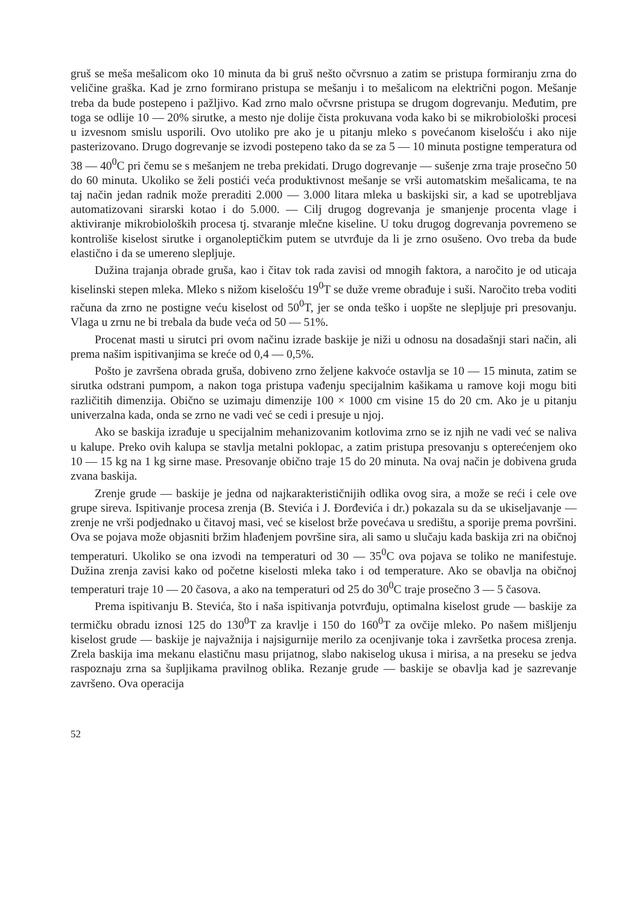gruš se meša mešalicom oko 10 minuta da bi gruš nešto očvrsnuo a zatim se pristupa formiranju zrna do veličine graška. Kad je zrno formirano pristupa se mešanju i to mešalicom na električni pogon. Mešanje treba da bude postepeno i pažljivo. Kad zrno malo očvrsne pristupa se drugom dogrevanju. Međutim, pre toga se odlije 10 — 20% sirutke, a mesto nje dolije čista prokuvana voda kako bi se mikrobiološki procesi u izvesnom smislu usporili. Ovo utoliko pre ako je u pitanju mleko s povećanom kiselošću i ako nije pasterizovano. Drugo dogrevanje se izvodi postepeno tako da se za 5 — 10 minuta postigne temperatura od 38 — 40<sup>0</sup>C pri čemu se s mešanjem ne treba prekidati. Drugo dogrevanje — sušenje zrna traje prosečno 50 do 60 minuta. Ukoliko se želi postići veća produktivnost mešanje se vrši automatskim mešalicama, te na taj način jedan radnik može preraditi 2.000 — 3.000 litara mleka u baskijski sir, a kad se upotrebljava automatizovani sirarski kotao i do 5.000. — Cilj drugog dogrevanja je smanjenje procenta vlage i aktiviranje mikrobioloških procesa tj. stvaranje mlečne kiseline. U toku drugog dogrevanja povremeno se kontroliše kiselost sirutke i organoleptičkim putem se utvrđuje da li je zrno osušeno. Ovo treba da bude elastično i da se umereno slepljuje.
Dužina trajanja obrade gruša, kao i čitav tok rada zavisi od mnogih faktora, a naročito je od uticaja kiselinski stepen mleka. Mleko s nižom kiselošću 19<sup>0</sup>T se duže vreme obrađuje i suši. Naročito treba voditi računa da zrno ne postigne veću kiselost od 50<sup>0</sup>T, jer se onda teško i uopšte ne slepljuje pri presovanju. Vlaga u zrnu ne bi trebala da bude veća od 50 — 51%.
Procenat masti u sirutci pri ovom načinu izrade baskije je niži u odnosu na dosadašnji stari način, ali prema našim ispitivanjima se kreće od 0,4 — 0,5%.
Pošto je završena obrada gruša, dobiveno zrno željene kakvoće ostavlja se 10 — 15 minuta, zatim se sirutka odstrani pumpom, a nakon toga pristupa vađenju specijalnim kašikama u ramove koji mogu biti različitih dimenzija. Obično se uzimaju dimenzije 100 × 1000 cm visine 15 do 20 cm. Ako je u pitanju univerzalna kada, onda se zrno ne vadi već se cedi i presuje u njoj.
Ako se baskija izrađuje u specijalnim mehanizovanim kotlovima zrno se iz njih ne vadi već se naliva u kalupe. Preko ovih kalupa se stavlja metalni poklopac, a zatim pristupa presovanju s opterećenjem oko 10 — 15 kg na 1 kg sirne mase. Presovanje obično traje 15 do 20 minuta. Na ovaj način je dobivena gruda zvana baskija.
Zrenje grude — baskije je jedna od najkarakterističnijih odlika ovog sira, a može se reći i cele ove grupe sireva. Ispitivanje procesa zrenja (B. Stevića i J. Đorđevića i dr.) pokazala su da se ukiseljavanje — zrenje ne vrši podjednako u čitavoj masi, već se kiselost brže povećava u središtu, a sporije prema površini. Ova se pojava može objasniti bržim hlađenjem površine sira, ali samo u slučaju kada baskija zri na običnoj temperaturi. Ukoliko se ona izvodi na temperaturi od 30 — 35<sup>0</sup>C ova pojava se toliko ne manifestuje. Dužina zrenja zavisi kako od početne kiselosti mleka tako i od temperature. Ako se obavlja na običnoj temperaturi traje 10 — 20 časova, a ako na temperaturi od 25 do 30<sup>0</sup>C traje prosečno 3 — 5 časova.
Prema ispitivanju B. Stevića, što i naša ispitivanja potvrđuju, optimalna kiselost grude — baskije za termičku obradu iznosi 125 do 130<sup>0</sup>T za kravlje i 150 do 160<sup>0</sup>T za ovčije mleko. Po našem mišljenju kiselost grude — baskije je najvažnija i najsigurnije merilo za ocenjivanje toka i završetka procesa zrenja. Zrela baskija ima mekanu elastičnu masu prijatnog, slabo nakiselog ukusa i mirisa, a na preseku se jedva raspoznaju zrna sa šupljikama pravilnog oblika. Rezanje grude — baskije se obavlja kad je sazrevanje završeno. Ova operacija
52